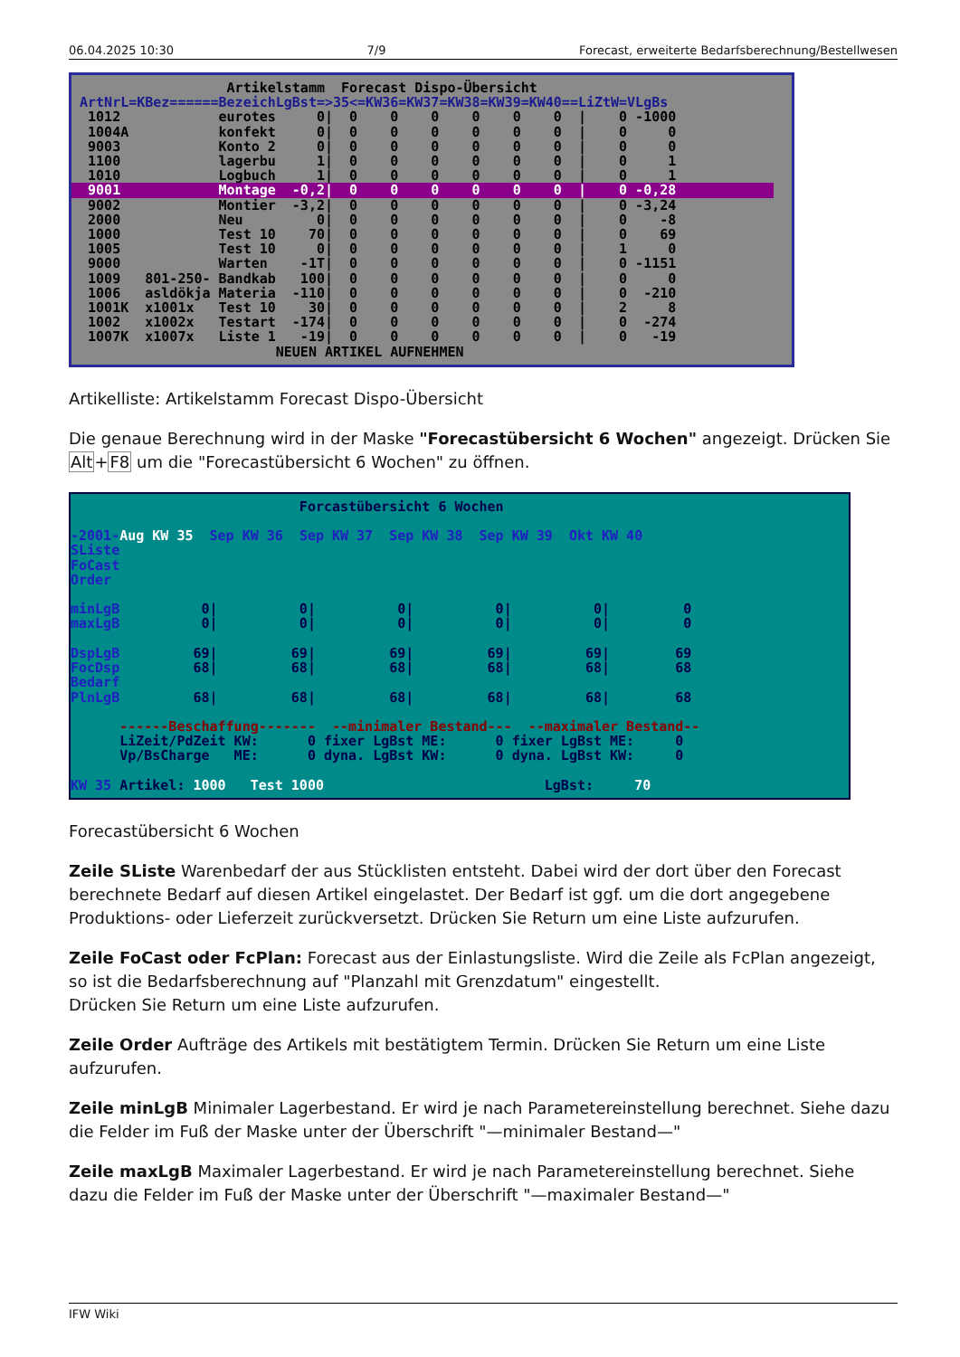06.04.2025 10:30 7/9 Forecast, erweiterte Bedarfsberechnung/Bestellwesen
                   Artikelstamm  Forecast Dispo-Übersicht
 ArtNrL=KBez======BezeichLgBst=>35<=KW36=KW37=KW38=KW39=KW40==LiZtW=VLgBs
  1012            eurotes     0|  0    0    0    0    0    0  |    0 -1000
  1004A           konfekt     0|  0    0    0    0    0    0  |    0     0
  9003            Konto 2     0|  0    0    0    0    0    0  |    0     0
  1100            lagerbu     1|  0    0    0    0    0    0  |    0     1
  1010            Logbuch     1|  0    0    0    0    0    0  |    0     1
  9001            Montage  -0,2|  0    0    0    0    0    0  |    0 -0,28
  9002            Montier  -3,2|  0    0    0    0    0    0  |    0 -3,24
  2000            Neu         0|  0    0    0    0    0    0  |    0    -8
  1000            Test 10    70|  0    0    0    0    0    0  |    0    69
  1005            Test 10     0|  0    0    0    0    0    0  |    1     0
  9000            Warten    -1T|  0    0    0    0    0    0  |    0 -1151
  1009   801-250- Bandkab   100|  0    0    0    0    0    0  |    0     0
  1006   asldökja Materia  -110|  0    0    0    0    0    0  |    0  -210
  1001K  x1001x   Test 10    30|  0    0    0    0    0    0  |    2     8
  1002   x1002x   Testart  -174|  0    0    0    0    0    0  |    0  -274
  1007K  x1007x   Liste 1   -19|  0    0    0    0    0    0  |    0   -19
                         NEUEN ARTIKEL AUFNEHMEN
Artikelliste: Artikelstamm Forecast Dispo-Übersicht
Die genaue Berechnung wird in der Maske "Forecastübersicht 6 Wochen" angezeigt. Drücken Sie Alt+F8 um die "Forecastübersicht 6 Wochen" zu öffnen.
                            Forcastübersicht 6 Wochen

-2001-Aug KW 35  Sep KW 36  Sep KW 37  Sep KW 38  Sep KW 39  Okt KW 40
SListe
FoCast
Order

minLgB          0|          0|          0|          0|          0|         0
maxLgB          0|          0|          0|          0|          0|         0

DspLgB         69|         69|         69|         69|         69|        69
FocDsp         68|         68|         68|         68|         68|        68
Bedarf
PlnLgB         68|         68|         68|         68|         68|        68

      ------Beschaffung-------  --minimaler Bestand---  --maximaler Bestand--
      LiZeit/PdZeit KW:      0 fixer LgBst ME:      0 fixer LgBst ME:     0
      Vp/BsCharge   ME:      0 dyna. LgBst KW:      0 dyna. LgBst KW:     0

KW 35 Artikel: 1000   Test 1000                           LgBst:     70
Forecastübersicht 6 Wochen
Zeile SListe Warenbedarf der aus Stücklisten entsteht. Dabei wird der dort über den Forecast berechnete Bedarf auf diesen Artikel eingelastet. Der Bedarf ist ggf. um die dort angegebene Produktions- oder Lieferzeit zurückversetzt. Drücken Sie Return um eine Liste aufzurufen.
Zeile FoCast oder FcPlan: Forecast aus der Einlastungsliste. Wird die Zeile als FcPlan angezeigt, so ist die Bedarfsberechnung auf "Planzahl mit Grenzdatum" eingestellt.
Drücken Sie Return um eine Liste aufzurufen.
Zeile Order Aufträge des Artikels mit bestätigtem Termin. Drücken Sie Return um eine Liste aufzurufen.
Zeile minLgB Minimaler Lagerbestand. Er wird je nach Parametereinstellung berechnet. Siehe dazu die Felder im Fuß der Maske unter der Überschrift "—minimaler Bestand—"
Zeile maxLgB Maximaler Lagerbestand. Er wird je nach Parametereinstellung berechnet. Siehe dazu die Felder im Fuß der Maske unter der Überschrift "—maximaler Bestand—"
IFW Wiki